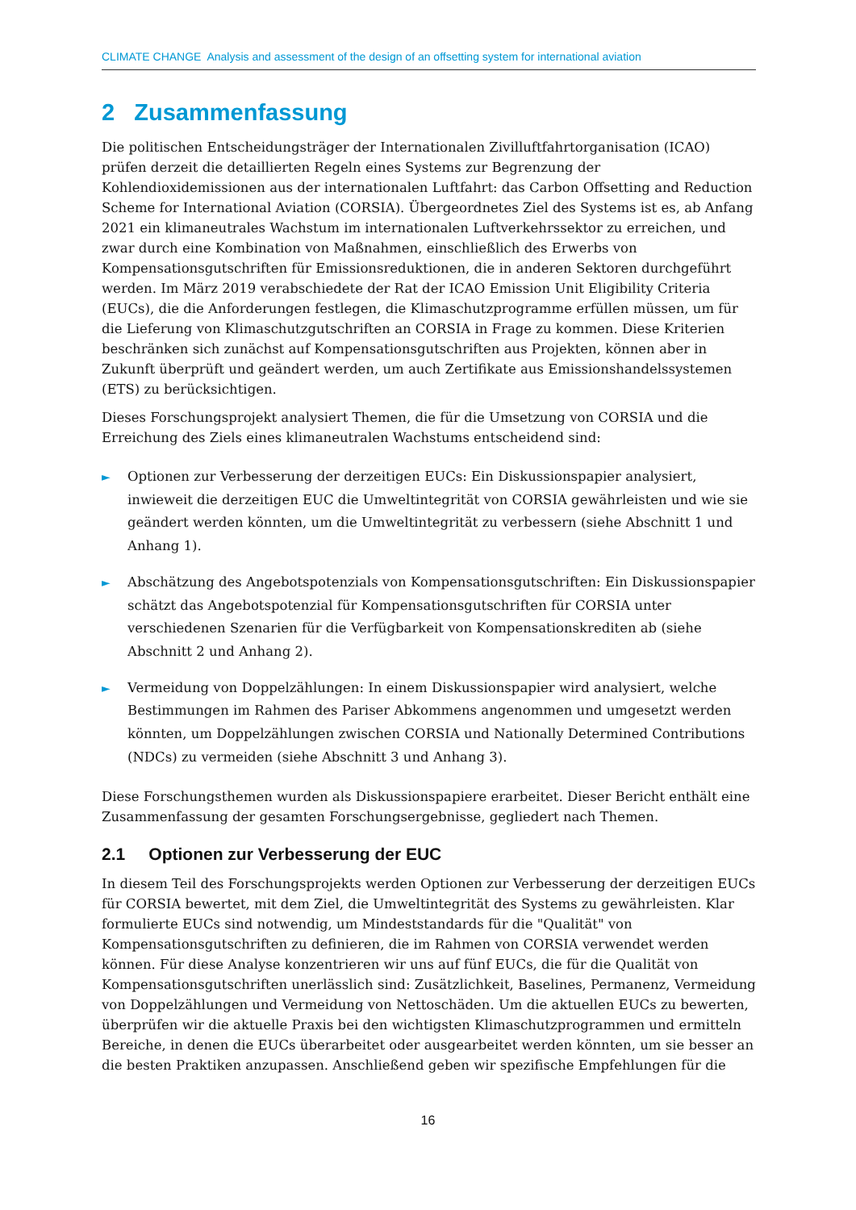CLIMATE CHANGE Analysis and assessment of the design of an offsetting system for international aviation
2 Zusammenfassung
Die politischen Entscheidungsträger der Internationalen Zivilluftfahrtorganisation (ICAO) prüfen derzeit die detaillierten Regeln eines Systems zur Begrenzung der Kohlendioxidemissionen aus der internationalen Luftfahrt: das Carbon Offsetting and Reduction Scheme for International Aviation (CORSIA). Übergeordnetes Ziel des Systems ist es, ab Anfang 2021 ein klimaneutrales Wachstum im internationalen Luftverkehrssektor zu erreichen, und zwar durch eine Kombination von Maßnahmen, einschließlich des Erwerbs von Kompensationsgutschriften für Emissionsreduktionen, die in anderen Sektoren durchgeführt werden. Im März 2019 verabschiedete der Rat der ICAO Emission Unit Eligibility Criteria (EUCs), die die Anforderungen festlegen, die Klimaschutzprogramme erfüllen müssen, um für die Lieferung von Klimaschutzgutschriften an CORSIA in Frage zu kommen. Diese Kriterien beschränken sich zunächst auf Kompensationsgutschriften aus Projekten, können aber in Zukunft überprüft und geändert werden, um auch Zertifikate aus Emissionshandelssystemen (ETS) zu berücksichtigen.
Dieses Forschungsprojekt analysiert Themen, die für die Umsetzung von CORSIA und die Erreichung des Ziels eines klimaneutralen Wachstums entscheidend sind:
► Optionen zur Verbesserung der derzeitigen EUCs: Ein Diskussionspapier analysiert, inwieweit die derzeitigen EUC die Umweltintegrität von CORSIA gewährleisten und wie sie geändert werden könnten, um die Umweltintegrität zu verbessern (siehe Abschnitt 1 und Anhang 1).
► Abschätzung des Angebotspotenzials von Kompensationsgutschriften: Ein Diskussionspapier schätzt das Angebotspotenzial für Kompensationsgutschriften für CORSIA unter verschiedenen Szenarien für die Verfügbarkeit von Kompensationskrediten ab (siehe Abschnitt 2 und Anhang 2).
► Vermeidung von Doppelzählungen: In einem Diskussionspapier wird analysiert, welche Bestimmungen im Rahmen des Pariser Abkommens angenommen und umgesetzt werden könnten, um Doppelzählungen zwischen CORSIA und Nationally Determined Contributions (NDCs) zu vermeiden (siehe Abschnitt 3 und Anhang 3).
Diese Forschungsthemen wurden als Diskussionspapiere erarbeitet. Dieser Bericht enthält eine Zusammenfassung der gesamten Forschungsergebnisse, gegliedert nach Themen.
2.1 Optionen zur Verbesserung der EUC
In diesem Teil des Forschungsprojekts werden Optionen zur Verbesserung der derzeitigen EUCs für CORSIA bewertet, mit dem Ziel, die Umweltintegrität des Systems zu gewährleisten. Klar formulierte EUCs sind notwendig, um Mindeststandards für die "Qualität" von Kompensationsgutschriften zu definieren, die im Rahmen von CORSIA verwendet werden können. Für diese Analyse konzentrieren wir uns auf fünf EUCs, die für die Qualität von Kompensationsgutschriften unerlässlich sind: Zusätzlichkeit, Baselines, Permanenz, Vermeidung von Doppelzählungen und Vermeidung von Nettoschäden. Um die aktuellen EUCs zu bewerten, überprüfen wir die aktuelle Praxis bei den wichtigsten Klimaschutzprogrammen und ermitteln Bereiche, in denen die EUCs überarbeitet oder ausgearbeitet werden könnten, um sie besser an die besten Praktiken anzupassen. Anschließend geben wir spezifische Empfehlungen für die
16